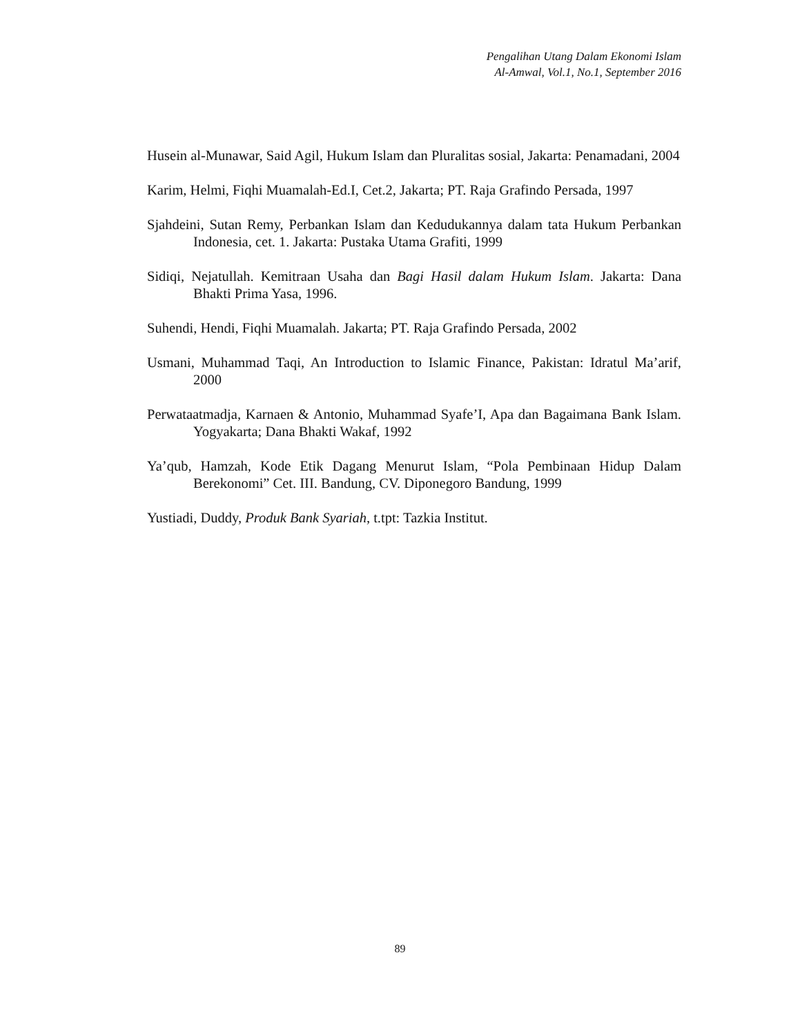Pengalihan Utang Dalam Ekonomi Islam
Al-Amwal, Vol.1, No.1, September 2016
Husein al-Munawar, Said Agil, Hukum Islam dan Pluralitas sosial, Jakarta: Penamadani, 2004
Karim, Helmi, Fiqhi Muamalah-Ed.I, Cet.2, Jakarta; PT. Raja Grafindo Persada, 1997
Sjahdeini, Sutan Remy, Perbankan Islam dan Kedudukannya dalam tata Hukum Perbankan Indonesia, cet. 1. Jakarta: Pustaka Utama Grafiti, 1999
Sidiqi, Nejatullah. Kemitraan Usaha dan Bagi Hasil dalam Hukum Islam. Jakarta: Dana Bhakti Prima Yasa, 1996.
Suhendi, Hendi, Fiqhi Muamalah. Jakarta; PT. Raja Grafindo Persada, 2002
Usmani, Muhammad Taqi, An Introduction to Islamic Finance, Pakistan: Idratul Ma’arif, 2000
Perwataatmadja, Karnaen & Antonio, Muhammad Syafe’I, Apa dan Bagaimana Bank Islam. Yogyakarta; Dana Bhakti Wakaf, 1992
Ya’qub, Hamzah, Kode Etik Dagang Menurut Islam, “Pola Pembinaan Hidup Dalam Berekonomi” Cet. III. Bandung, CV. Diponegoro Bandung, 1999
Yustiadi, Duddy, Produk Bank Syariah, t.tpt: Tazkia Institut.
89